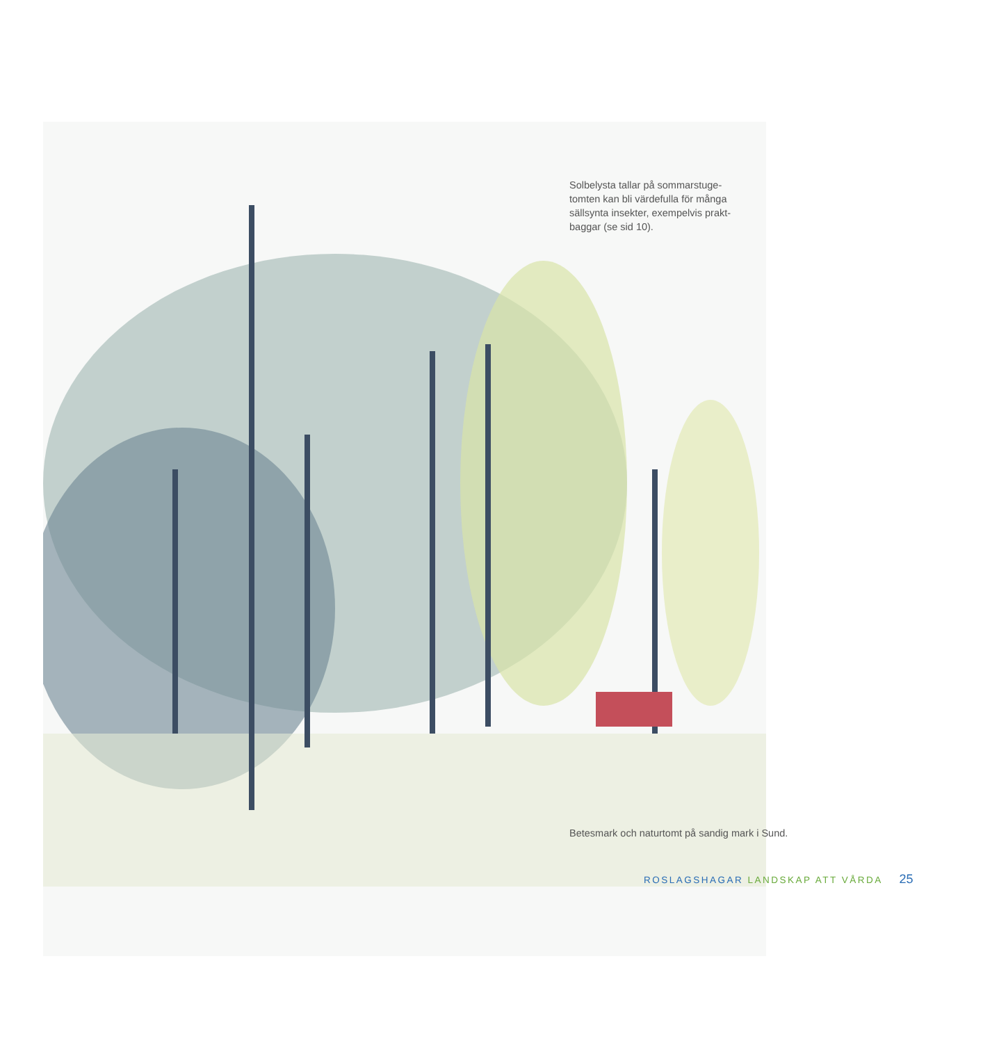Solbelysta tallar på sommarstuge-tomten kan bli värdefulla för många sällsynta insekter, exempelvis prakt-baggar (se sid 10).
Betesmark och naturtomt på sandig mark i Sund.
ROSLAGSHAGAR LANDSKAP ATT VÅRDA 25